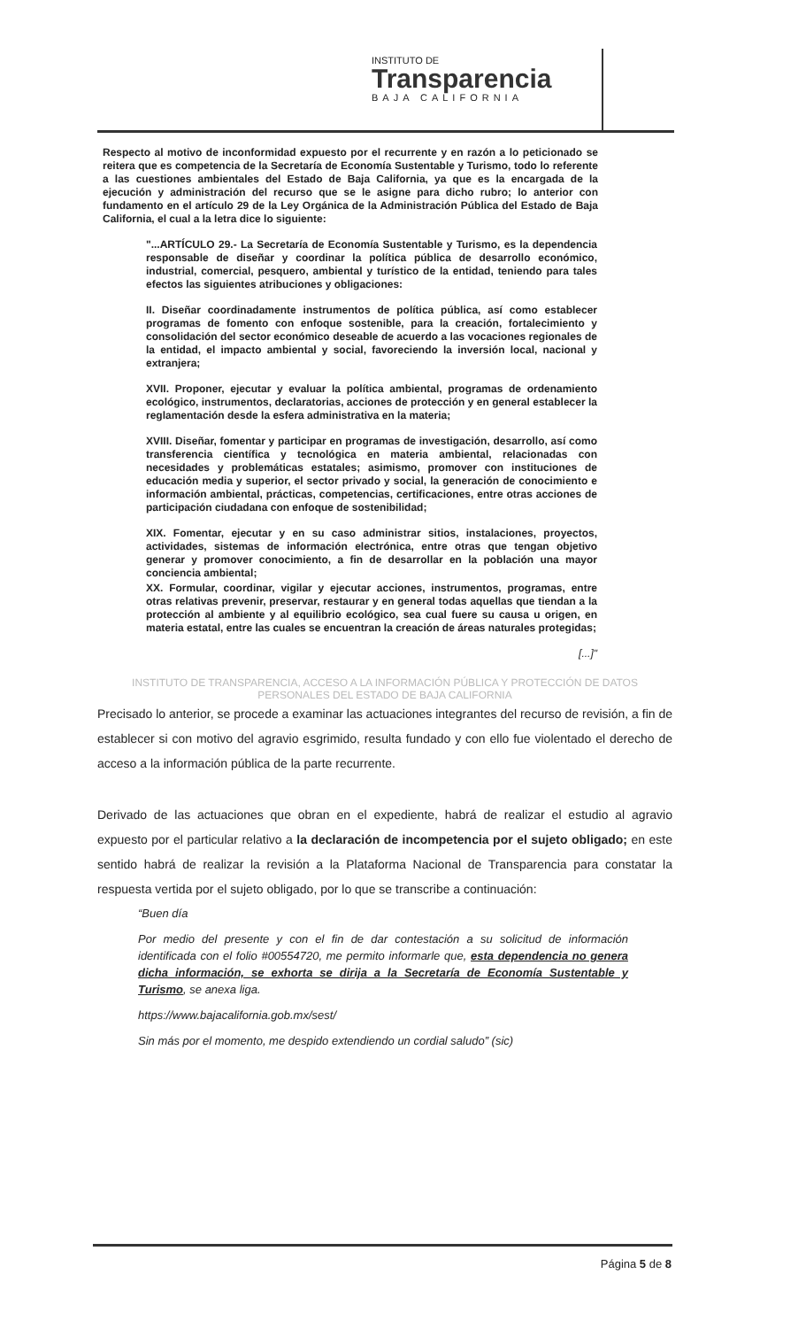INSTITUTO DE
Transparencia
BAJA CALIFORNIA
Respecto al motivo de inconformidad expuesto por el recurrente y en razón a lo peticionado se reitera que es competencia de la Secretaría de Economía Sustentable y Turismo, todo lo referente a las cuestiones ambientales del Estado de Baja California, ya que es la encargada de la ejecución y administración del recurso que se le asigne para dicho rubro; lo anterior con fundamento en el artículo 29 de la Ley Orgánica de la Administración Pública del Estado de Baja California, el cual a la letra dice lo siguiente:
"...ARTÍCULO 29.- La Secretaría de Economía Sustentable y Turismo, es la dependencia responsable de diseñar y coordinar la política pública de desarrollo económico, industrial, comercial, pesquero, ambiental y turístico de la entidad, teniendo para tales efectos las siguientes atribuciones y obligaciones:
II. Diseñar coordinadamente instrumentos de política pública, así como establecer programas de fomento con enfoque sostenible, para la creación, fortalecimiento y consolidación del sector económico deseable de acuerdo a las vocaciones regionales de la entidad, el impacto ambiental y social, favoreciendo la inversión local, nacional y extranjera;
XVII. Proponer, ejecutar y evaluar la política ambiental, programas de ordenamiento ecológico, instrumentos, declaratorias, acciones de protección y en general establecer la reglamentación desde la esfera administrativa en la materia;
XVIII. Diseñar, fomentar y participar en programas de investigación, desarrollo, así como transferencia científica y tecnológica en materia ambiental, relacionadas con necesidades y problemáticas estatales; asimismo, promover con instituciones de educación media y superior, el sector privado y social, la generación de conocimiento e información ambiental, prácticas, competencias, certificaciones, entre otras acciones de participación ciudadana con enfoque de sostenibilidad;
XIX. Fomentar, ejecutar y en su caso administrar sitios, instalaciones, proyectos, actividades, sistemas de información electrónica, entre otras que tengan objetivo generar y promover conocimiento, a fin de desarrollar en la población una mayor conciencia ambiental;
XX. Formular, coordinar, vigilar y ejecutar acciones, instrumentos, programas, entre otras relativas prevenir, preservar, restaurar y en general todas aquellas que tiendan a la protección al ambiente y al equilibrio ecológico, sea cual fuere su causa u origen, en materia estatal, entre las cuales se encuentran la creación de áreas naturales protegidas;
[...]"
INSTITUTO DE TRANSPARENCIA, ACCESO A LA INFORMACIÓN PÚBLICA Y PROTECCIÓN DE DATOS PERSONALES DEL ESTADO DE BAJA CALIFORNIA
Precisado lo anterior, se procede a examinar las actuaciones integrantes del recurso de revisión, a fin de establecer si con motivo del agravio esgrimido, resulta fundado y con ello fue violentado el derecho de acceso a la información pública de la parte recurrente.
Derivado de las actuaciones que obran en el expediente, habrá de realizar el estudio al agravio expuesto por el particular relativo a la declaración de incompetencia por el sujeto obligado; en este sentido habrá de realizar la revisión a la Plataforma Nacional de Transparencia para constatar la respuesta vertida por el sujeto obligado, por lo que se transcribe a continuación:
“Buen día
Por medio del presente y con el fin de dar contestación a su solicitud de información identificada con el folio #00554720, me permito informarle que, esta dependencia no genera dicha información, se exhorta se dirija a la Secretaría de Economía Sustentable y Turismo, se anexa liga.
https://www.bajacalifornia.gob.mx/sest/
Sin más por el momento, me despido extendiendo un cordial saludo” (sic)
Página 5 de 8